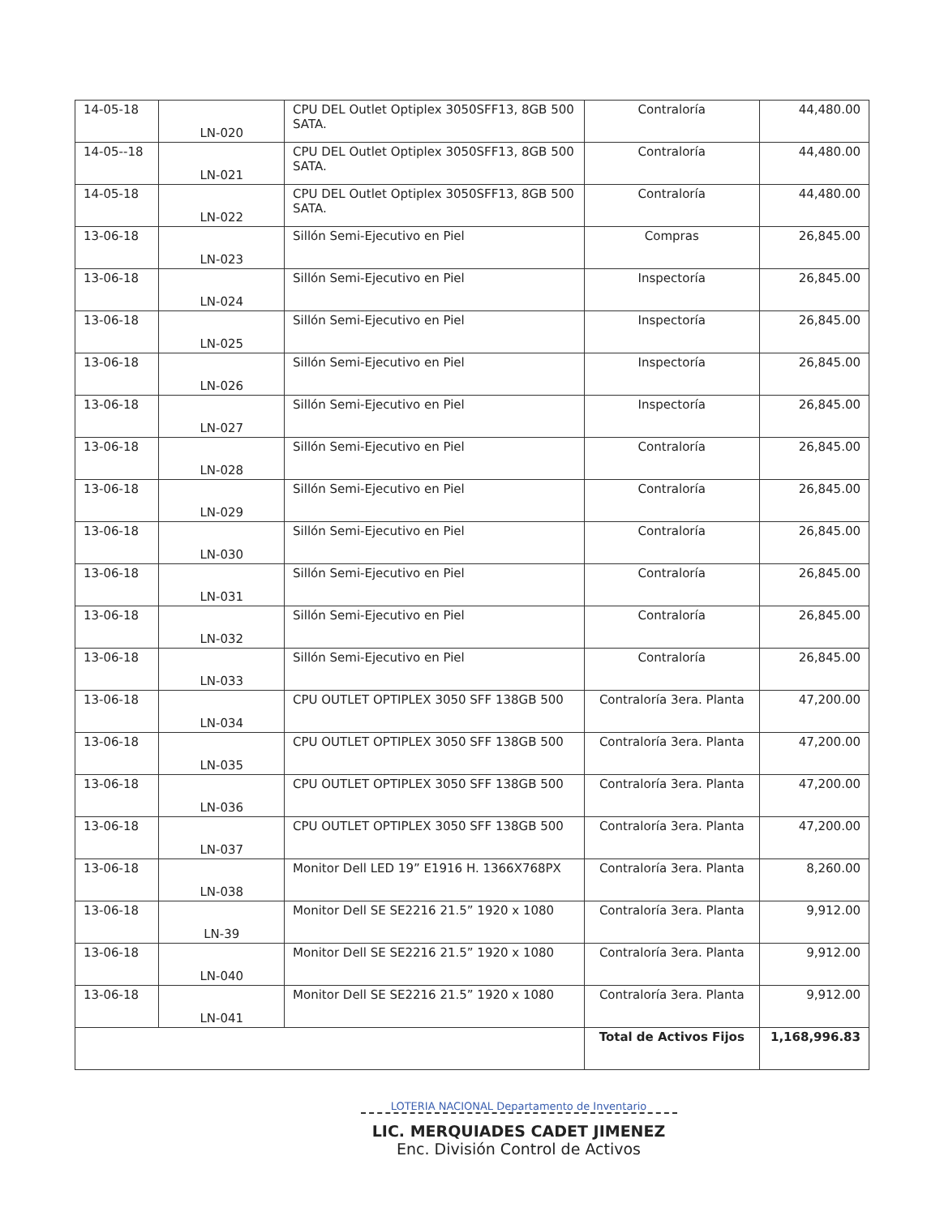| 14-05-18 | LN-020 | CPU DEL Outlet Optiplex 3050SFF13, 8GB 500 SATA. | Contraloría | 44,480.00 |
| 14-05--18 | LN-021 | CPU DEL Outlet Optiplex 3050SFF13, 8GB 500 SATA. | Contraloría | 44,480.00 |
| 14-05-18 | LN-022 | CPU DEL Outlet Optiplex 3050SFF13, 8GB 500 SATA. | Contraloría | 44,480.00 |
| 13-06-18 | LN-023 | Sillón Semi-Ejecutivo en Piel | Compras | 26,845.00 |
| 13-06-18 | LN-024 | Sillón Semi-Ejecutivo en Piel | Inspectoría | 26,845.00 |
| 13-06-18 | LN-025 | Sillón Semi-Ejecutivo en Piel | Inspectoría | 26,845.00 |
| 13-06-18 | LN-026 | Sillón Semi-Ejecutivo en Piel | Inspectoría | 26,845.00 |
| 13-06-18 | LN-027 | Sillón Semi-Ejecutivo en Piel | Inspectoría | 26,845.00 |
| 13-06-18 | LN-028 | Sillón Semi-Ejecutivo en Piel | Contraloría | 26,845.00 |
| 13-06-18 | LN-029 | Sillón Semi-Ejecutivo en Piel | Contraloría | 26,845.00 |
| 13-06-18 | LN-030 | Sillón Semi-Ejecutivo en Piel | Contraloría | 26,845.00 |
| 13-06-18 | LN-031 | Sillón Semi-Ejecutivo en Piel | Contraloría | 26,845.00 |
| 13-06-18 | LN-032 | Sillón Semi-Ejecutivo en Piel | Contraloría | 26,845.00 |
| 13-06-18 | LN-033 | Sillón Semi-Ejecutivo en Piel | Contraloría | 26,845.00 |
| 13-06-18 | LN-034 | CPU OUTLET OPTIPLEX 3050 SFF 138GB 500 | Contraloría 3era. Planta | 47,200.00 |
| 13-06-18 | LN-035 | CPU OUTLET OPTIPLEX 3050 SFF 138GB 500 | Contraloría 3era. Planta | 47,200.00 |
| 13-06-18 | LN-036 | CPU OUTLET OPTIPLEX 3050 SFF 138GB 500 | Contraloría 3era. Planta | 47,200.00 |
| 13-06-18 | LN-037 | CPU OUTLET OPTIPLEX 3050 SFF 138GB 500 | Contraloría 3era. Planta | 47,200.00 |
| 13-06-18 | LN-038 | Monitor Dell LED 19” E1916 H. 1366X768PX | Contraloría 3era. Planta | 8,260.00 |
| 13-06-18 | LN-39 | Monitor Dell SE SE2216 21.5” 1920 x 1080 | Contraloría 3era. Planta | 9,912.00 |
| 13-06-18 | LN-040 | Monitor Dell SE SE2216 21.5” 1920 x 1080 | Contraloría 3era. Planta | 9,912.00 |
| 13-06-18 | LN-041 | Monitor Dell SE SE2216 21.5” 1920 x 1080 | Contraloría 3era. Planta | 9,912.00 |
| | | | Total de Activos Fijos | 1,168,996.83 |
LOTERIA NACIONAL Departamento de Inventario
LIC. MERQUIADES CADET JIMENEZ
Enc. División Control de Activos